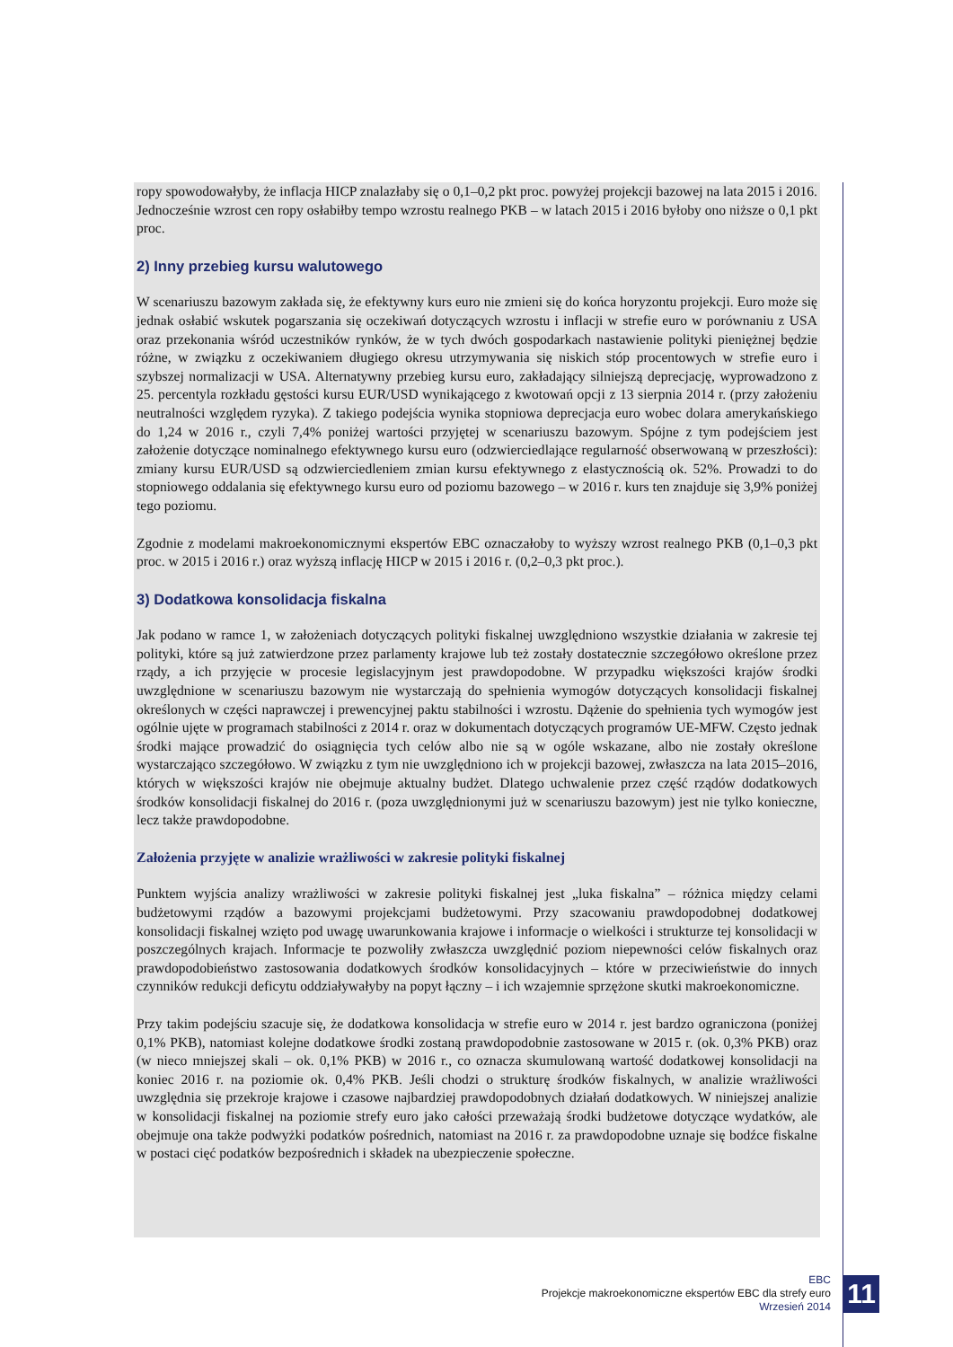ropy spowodowałyby, że inflacja HICP znalazłaby się o 0,1–0,2 pkt proc. powyżej projekcji bazowej na lata 2015 i 2016. Jednocześnie wzrost cen ropy osłabiłby tempo wzrostu realnego PKB – w latach 2015 i 2016 byłoby ono niższe o 0,1 pkt proc.
2) Inny przebieg kursu walutowego
W scenariuszu bazowym zakłada się, że efektywny kurs euro nie zmieni się do końca horyzontu projekcji. Euro może się jednak osłabić wskutek pogarszania się oczekiwań dotyczących wzrostu i inflacji w strefie euro w porównaniu z USA oraz przekonania wśród uczestników rynków, że w tych dwóch gospodarkach nastawienie polityki pieniężnej będzie różne, w związku z oczekiwaniem długiego okresu utrzymywania się niskich stóp procentowych w strefie euro i szybszej normalizacji w USA. Alternatywny przebieg kursu euro, zakładający silniejszą deprecjację, wyprowadzono z 25. percentyla rozkładu gęstości kursu EUR/USD wynikającego z kwotowań opcji z 13 sierpnia 2014 r. (przy założeniu neutralności względem ryzyka). Z takiego podejścia wynika stopniowa deprecjacja euro wobec dolara amerykańskiego do 1,24 w 2016 r., czyli 7,4% poniżej wartości przyjętej w scenariuszu bazowym. Spójne z tym podejściem jest założenie dotyczące nominalnego efektywnego kursu euro (odzwierciedlające regularność obserwowaną w przeszłości): zmiany kursu EUR/USD są odzwierciedleniem zmian kursu efektywnego z elastycznością ok. 52%. Prowadzi to do stopniowego oddalania się efektywnego kursu euro od poziomu bazowego – w 2016 r. kurs ten znajduje się 3,9% poniżej tego poziomu.
Zgodnie z modelami makroekonomicznymi ekspertów EBC oznaczałoby to wyższy wzrost realnego PKB (0,1–0,3 pkt proc. w 2015 i 2016 r.) oraz wyższą inflację HICP w 2015 i 2016 r. (0,2–0,3 pkt proc.).
3) Dodatkowa konsolidacja fiskalna
Jak podano w ramce 1, w założeniach dotyczących polityki fiskalnej uwzględniono wszystkie działania w zakresie tej polityki, które są już zatwierdzone przez parlamenty krajowe lub też zostały dostatecznie szczegółowo określone przez rządy, a ich przyjęcie w procesie legislacyjnym jest prawdopodobne. W przypadku większości krajów środki uwzględnione w scenariuszu bazowym nie wystarczają do spełnienia wymogów dotyczących konsolidacji fiskalnej określonych w części naprawczej i prewencyjnej paktu stabilności i wzrostu. Dążenie do spełnienia tych wymogów jest ogólnie ujęte w programach stabilności z 2014 r. oraz w dokumentach dotyczących programów UE-MFW. Często jednak środki mające prowadzić do osiągnięcia tych celów albo nie są w ogóle wskazane, albo nie zostały określone wystarczająco szczegółowo. W związku z tym nie uwzględniono ich w projekcji bazowej, zwłaszcza na lata 2015–2016, których w większości krajów nie obejmuje aktualny budżet. Dlatego uchwalenie przez część rządów dodatkowych środków konsolidacji fiskalnej do 2016 r. (poza uwzględnionymi już w scenariuszu bazowym) jest nie tylko konieczne, lecz także prawdopodobne.
Założenia przyjęte w analizie wrażliwości w zakresie polityki fiskalnej
Punktem wyjścia analizy wrażliwości w zakresie polityki fiskalnej jest „luka fiskalna” – różnica między celami budżetowymi rządów a bazowymi projekcjami budżetowymi. Przy szacowaniu prawdopodobnej dodatkowej konsolidacji fiskalnej wzięto pod uwagę uwarunkowania krajowe i informacje o wielkości i strukturze tej konsolidacji w poszczególnych krajach. Informacje te pozwoliły zwłaszcza uwzględnić poziom niepewności celów fiskalnych oraz prawdopodobieństwo zastosowania dodatkowych środków konsolidacyjnych – które w przeciwieństwie do innych czynników redukcji deficytu oddziaływałyby na popyt łączny – i ich wzajemnie sprzężone skutki makroekonomiczne.
Przy takim podejściu szacuje się, że dodatkowa konsolidacja w strefie euro w 2014 r. jest bardzo ograniczona (poniżej 0,1% PKB), natomiast kolejne dodatkowe środki zostaną prawdopodobnie zastosowane w 2015 r. (ok. 0,3% PKB) oraz (w nieco mniejszej skali – ok. 0,1% PKB) w 2016 r., co oznacza skumulowaną wartość dodatkowej konsolidacji na koniec 2016 r. na poziomie ok. 0,4% PKB. Jeśli chodzi o strukturę środków fiskalnych, w analizie wrażliwości uwzględnia się przekroje krajowe i czasowe najbardziej prawdopodobnych działań dodatkowych. W niniejszej analizie w konsolidacji fiskalnej na poziomie strefy euro jako całości przeważają środki budżetowe dotyczące wydatków, ale obejmuje ona także podwyżki podatków pośrednich, natomiast na 2016 r. za prawdopodobne uznaje się bodźce fiskalne w postaci cięć podatków bezpośrednich i składek na ubezpieczenie społeczne.
EBC
Projekcje makroekonomiczne ekspertów EBC dla strefy euro
Wrzesień 2014
11